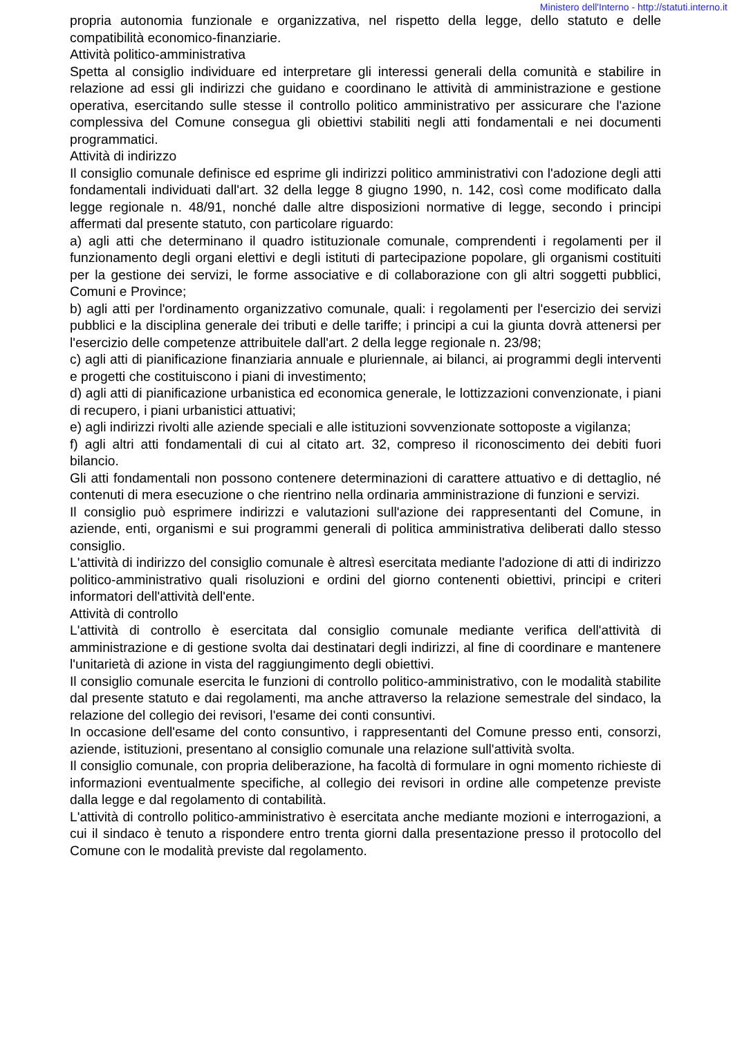Ministero dell'Interno - http://statuti.interno.it
propria autonomia funzionale e organizzativa, nel rispetto della legge, dello statuto e delle compatibilità economico-finanziarie.
Attività politico-amministrativa
Spetta al consiglio individuare ed interpretare gli interessi generali della comunità e stabilire in relazione ad essi gli indirizzi che guidano e coordinano le attività di amministrazione e gestione operativa, esercitando sulle stesse il controllo politico amministrativo per assicurare che l'azione complessiva del Comune consegua gli obiettivi stabiliti negli atti fondamentali e nei documenti programmatici.
Attività di indirizzo
Il consiglio comunale definisce ed esprime gli indirizzi politico amministrativi con l'adozione degli atti fondamentali individuati dall'art. 32 della legge 8 giugno 1990, n. 142, così come modificato dalla legge regionale n. 48/91, nonché dalle altre disposizioni normative di legge, secondo i principi affermati dal presente statuto, con particolare riguardo:
a) agli atti che determinano il quadro istituzionale comunale, comprendenti i regolamenti per il funzionamento degli organi elettivi e degli istituti di partecipazione popolare, gli organismi costituiti per la gestione dei servizi, le forme associative e di collaborazione con gli altri soggetti pubblici, Comuni e Province;
b) agli atti per l'ordinamento organizzativo comunale, quali: i regolamenti per l'esercizio dei servizi pubblici e la disciplina generale dei tributi e delle tariffe; i principi a cui la giunta dovrà attenersi per l'esercizio delle competenze attribuitele dall'art. 2 della legge regionale n. 23/98;
c) agli atti di pianificazione finanziaria annuale e pluriennale, ai bilanci, ai programmi degli interventi e progetti che costituiscono i piani di investimento;
d) agli atti di pianificazione urbanistica ed economica generale, le lottizzazioni convenzionate, i piani di recupero, i piani urbanistici attuativi;
e) agli indirizzi rivolti alle aziende speciali e alle istituzioni sovvenzionate sottoposte a vigilanza;
f) agli altri atti fondamentali di cui al citato art. 32, compreso il riconoscimento dei debiti fuori bilancio.
Gli atti fondamentali non possono contenere determinazioni di carattere attuativo e di dettaglio, né contenuti di mera esecuzione o che rientrino nella ordinaria amministrazione di funzioni e servizi.
Il consiglio può esprimere indirizzi e valutazioni sull'azione dei rappresentanti del Comune, in aziende, enti, organismi e sui programmi generali di politica amministrativa deliberati dallo stesso consiglio.
L'attività di indirizzo del consiglio comunale è altresì esercitata mediante l'adozione di atti di indirizzo politico-amministrativo quali risoluzioni e ordini del giorno contenenti obiettivi, principi e criteri informatori dell'attività dell'ente.
Attività di controllo
L'attività di controllo è esercitata dal consiglio comunale mediante verifica dell'attività di amministrazione e di gestione svolta dai destinatari degli indirizzi, al fine di coordinare e mantenere l'unitarietà di azione in vista del raggiungimento degli obiettivi.
Il consiglio comunale esercita le funzioni di controllo politico-amministrativo, con le modalità stabilite dal presente statuto e dai regolamenti, ma anche attraverso la relazione semestrale del sindaco, la relazione del collegio dei revisori, l'esame dei conti consuntivi.
In occasione dell'esame del conto consuntivo, i rappresentanti del Comune presso enti, consorzi, aziende, istituzioni, presentano al consiglio comunale una relazione sull'attività svolta.
Il consiglio comunale, con propria deliberazione, ha facoltà di formulare in ogni momento richieste di informazioni eventualmente specifiche, al collegio dei revisori in ordine alle competenze previste dalla legge e dal regolamento di contabilità.
L'attività di controllo politico-amministrativo è esercitata anche mediante mozioni e interrogazioni, a cui il sindaco è tenuto a rispondere entro trenta giorni dalla presentazione presso il protocollo del Comune con le modalità previste dal regolamento.